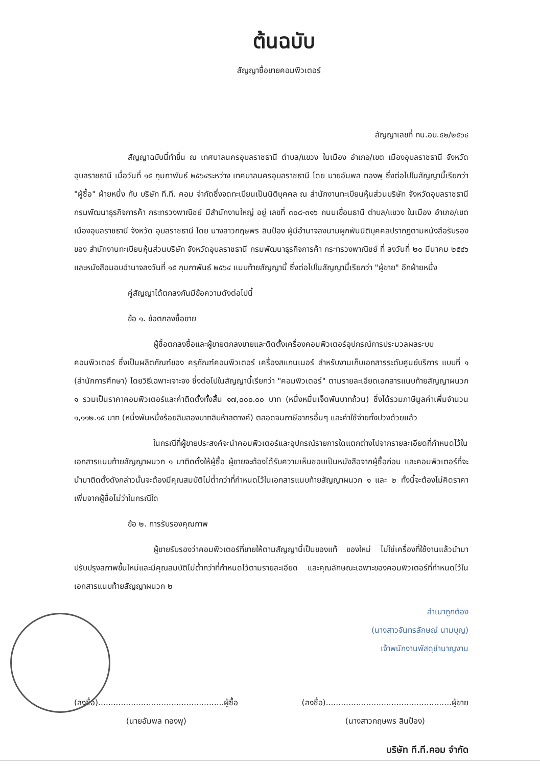ต้นฉบับ
สัญญาซื้อขายคอมพิวเตอร์
สัญญาเลขที่ ทน.อบ.๕๒/๒๕๖๔
สัญญาฉบับนี้ทำขึ้น ณ เทศบาลนครอุบลราชธานี ตำบล/แขวง ในเมือง อำเภอ/เขต เมืองอุบลราชธานี จังหวัด อุบลราชธานี เมื่อวันที่ ๑๕ กุมภาพันธ์ ๒๕๖๔ระหว่าง เทศบาลนครอุบลราชธานี โดย นายอัมพล ทองพุ ซึ่งต่อไปในสัญญานี้เรียกว่า "ผู้ซื้อ" ฝ่ายหนึ่ง กับ บริษัท ที.ที. คอม จำกัดซึ่งจดทะเบียนเป็นนิติบุคคล ณ สำนักงานทะเบียนหุ้นส่วนบริษัท จังหวัดอุบลราชธานี กรมพัฒนาธุรกิจการค้า กระทรวงพาณิชย์ มีสำนักงานใหญ่ อยู่ เลขที่ ๓๐๘-๓๑๖ ถนนเขื่อนธานี ตำบล/แขวง ในเมือง อำเภอ/เขต เมืองอุบลราชธานี จังหวัด อุบลราชธานี โดย นางสาวกฤษพร สินป้อง ผู้มีอำนาจลงนามผูกพันนิติบุคคลปรากฏตามหนังสือรับรองของ สำนักงานทะเบียนหุ้นส่วนบริษัท จังหวัดอุบลราชธานี กรมพัฒนาธุรกิจการค้า กระทรวงพาณิชย์ ที่ ลงวันที่ ๒๐ มีนาคม ๒๕๔๖ และหนังสือมอบอำนาจลงวันที่ ๑๕ กุมภาพันธ์ ๒๕๖๔ แนบท้ายสัญญานี้ ซึ่งต่อไปในสัญญานี้เรียกว่า "ผู้ขาย" อีกฝ่ายหนึ่ง
คู่สัญญาได้ตกลงกันมีข้อความดังต่อไปนี้
ข้อ ๑. ข้อตกลงซื้อขาย
ผู้ซื้อตกลงซื้อและผู้ขายตกลงขายและติดตั้งเครื่องคอมพิวเตอร์อุปกรณ์การประมวลผลระบบคอมพิวเตอร์ ซึ่งเป็นผลิตภัณฑ์ของ ครุภัณฑ์คอมพิวเตอร์ เครื่องสแกนเนอร์ สำหรับงานเก็บเอกสารระดับศูนย์บริการ แบบที่ ๑ (สำนักการศึกษา) โดยวิธีเฉพาะเจาะจง ซึ่งต่อไปในสัญญานี้เรียกว่า "คอมพิวเตอร์" ตามรายละเอียดเอกสารแนบท้ายสัญญาผนวก ๑ รวมเป็นราคาคอมพิวเตอร์และค่าติดตั้งทั้งสิ้น ๑๗,๐๐๐.๐๐ บาท (หนึ่งหมื่นเจ็ดพันบาทถ้วน) ซึ่งได้รวมภาษีมูลค่าเพิ่มจำนวน ๑,๑๑๒.๑๕ บาท (หนึ่งพันหนึ่งร้อยสิบสองบาทสิบห้าสตางค์) ตลอดจนภาษีอากรอื่นๆ และค่าใช้จ่ายทั้งปวงด้วยแล้ว
ในกรณีที่ผู้ขายประสงค์จะนำคอมพิวเตอร์และอุปกรณ์รายการใดแตกต่างไปจากรายละเอียดที่กำหนดไว้ในเอกสารแนบท้ายสัญญาผนวก ๑ มาติดตั้งให้ผู้ซื้อ ผู้ขายจะต้องได้รับความเห็นชอบเป็นหนังสือจากผู้ซื้อก่อน และคอมพิวเตอร์ที่จะนำมาติดตั้งดังกล่าวนั้นจะต้องมีคุณสมบัติไม่ต่ำกว่าที่กำหนดไว้ในเอกสารแนบท้ายสัญญาผนวก ๑ และ ๒ ทั้งนี้จะต้องไม่คิดราคาเพิ่มจากผู้ซื้อไม่ว่าในกรณีใด
ข้อ ๒. การรับรองคุณภาพ
ผู้ขายรับรองว่าคอมพิวเตอร์ที่ขายให้ตามสัญญานี้เป็นของแท้ ของใหม่ ไม่ใช่เครื่องที่ใช้งานแล้วนำมาปรับปรุงสภาพขึ้นใหม่และมีคุณสมบัติไม่ต่ำกว่าที่กำหนดไว้ตามรายละเอียด และคุณลักษณะเฉพาะของคอมพิวเตอร์ที่กำหนดไว้ในเอกสารแนบท้ายสัญญาผนวก ๒
สำเนาถูกต้อง
(นางสาวจันทรลักษณ์ นามบุญ)
เจ้าพนักงานพัสดุชำนาญงาน
(ลงชื่อ)..................................................ผู้ซื้อ
(นายอัมพล ทองพุ)
(ลงชื่อ)..................................................ผู้ขาย
(นางสาวกฤษพร สินป้อง)
บริษัท ที.ที.คอม จำกัด